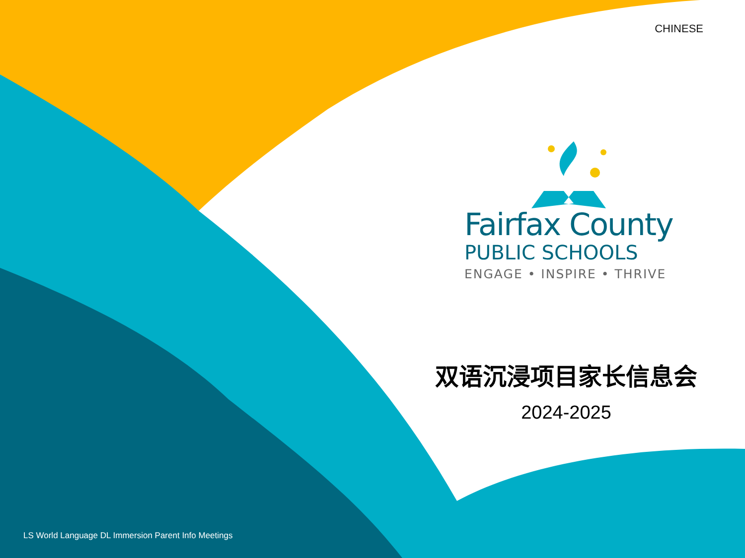CHINESE
Fairfax County
PUBLIC SCHOOLS
ENGAGE • INSPIRE • THRIVE
双语沉浸项目家长信息会
2024-2025
LS World Language DL Immersion Parent Info Meetings